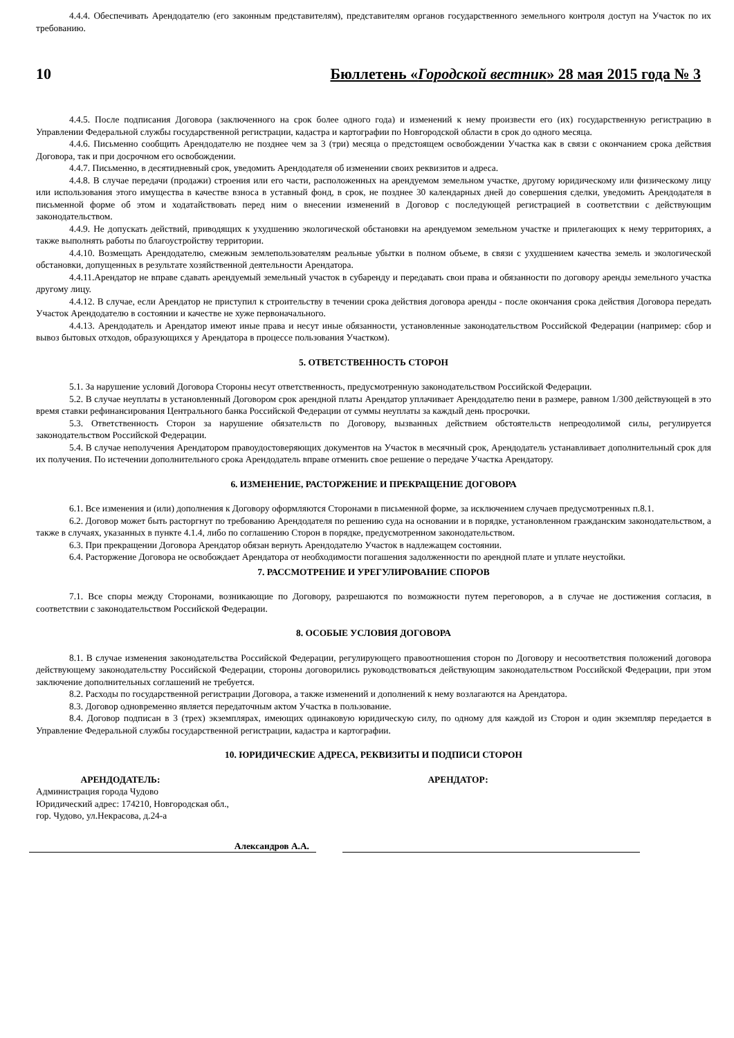4.4.4. Обеспечивать Арендодателю (его законным представителям), представителям органов государственного земельного контроля доступ на Участок по их требованию.
10 Бюллетень «Городской вестник» 28 мая 2015 года № 3
4.4.5. После подписания Договора (заключенного на срок более одного года) и изменений к нему произвести его (их) государственную регистрацию в Управлении Федеральной службы государственной регистрации, кадастра и картографии по Новгородской области в срок до одного месяца.
4.4.6. Письменно сообщить Арендодателю не позднее чем за 3 (три) месяца о предстоящем освобождении Участка как в связи с окончанием срока действия Договора, так и при досрочном его освобождении.
4.4.7. Письменно, в десятидневный срок, уведомить Арендодателя об изменении своих реквизитов и адреса.
4.4.8. В случае передачи (продажи) строения или его части, расположенных на арендуемом земельном участке, другому юридическому или физическому лицу или использования этого имущества в качестве взноса в уставный фонд, в срок, не позднее 30 календарных дней до совершения сделки, уведомить Арендодателя в письменной форме об этом и ходатайствовать перед ним о внесении изменений в Договор с последующей регистрацией в соответствии с действующим законодательством.
4.4.9. Не допускать действий, приводящих к ухудшению экологической обстановки на арендуемом земельном участке и прилегающих к нему территориях, а также выполнять работы по благоустройству территории.
4.4.10. Возмещать Арендодателю, смежным землепользователям реальные убытки в полном объеме, в связи с ухудшением качества земель и экологической обстановки, допущенных в результате хозяйственной деятельности Арендатора.
4.4.11.Арендатор не вправе сдавать арендуемый земельный участок в субаренду и передавать свои права и обязанности по договору аренды земельного участка другому лицу.
4.4.12. В случае, если Арендатор не приступил к строительству в течении срока действия договора аренды - после окончания срока действия Договора передать Участок Арендодателю в состоянии и качестве не хуже первоначального.
4.4.13. Арендодатель и Арендатор имеют иные права и несут иные обязанности, установленные законодательством Российской Федерации (например: сбор и вывоз бытовых отходов, образующихся у Арендатора в процессе пользования Участком).
5. ОТВЕТСТВЕННОСТЬ СТОРОН
5.1. За нарушение условий Договора Стороны несут ответственность, предусмотренную законодательством Российской Федерации.
5.2. В случае неуплаты в установленный Договором срок арендной платы Арендатор уплачивает Арендодателю пени в размере, равном 1/300 действующей в это время ставки рефинансирования Центрального банка Российской Федерации от суммы неуплаты за каждый день просрочки.
5.3. Ответственность Сторон за нарушение обязательств по Договору, вызванных действием обстоятельств непреодолимой силы, регулируется законодательством Российской Федерации.
5.4. В случае неполучения Арендатором правоудостоверяющих документов на Участок в месячный срок, Арендодатель устанавливает дополнительный срок для их получения. По истечении дополнительного срока Арендодатель вправе отменить свое решение о передаче Участка Арендатору.
6. ИЗМЕНЕНИЕ, РАСТОРЖЕНИЕ И ПРЕКРАЩЕНИЕ ДОГОВОРА
6.1. Все изменения и (или) дополнения к Договору оформляются Сторонами в письменной форме, за исключением случаев предусмотренных п.8.1.
6.2. Договор может быть расторгнут по требованию Арендодателя по решению суда на основании и в порядке, установленном гражданским законодательством, а также в случаях, указанных в пункте 4.1.4, либо по соглашению Сторон в порядке, предусмотренном законодательством.
6.3. При прекращении Договора Арендатор обязан вернуть Арендодателю Участок в надлежащем состоянии.
6.4. Расторжение Договора не освобождает Арендатора от необходимости погашения задолженности по арендной плате и уплате неустойки.
7. РАССМОТРЕНИЕ И УРЕГУЛИРОВАНИЕ СПОРОВ
7.1. Все споры между Сторонами, возникающие по Договору, разрешаются по возможности путем переговоров, а в случае не достижения согласия, в соответствии с законодательством Российской Федерации.
8. ОСОБЫЕ УСЛОВИЯ ДОГОВОРА
8.1. В случае изменения законодательства Российской Федерации, регулирующего правоотношения сторон по Договору и несоответствия положений договора действующему законодательству Российской Федерации, стороны договорились руководствоваться действующим законодательством Российской Федерации, при этом заключение дополнительных соглашений не требуется.
8.2. Расходы по государственной регистрации Договора, а также изменений и дополнений к нему возлагаются на Арендатора.
8.3. Договор одновременно является передаточным актом Участка в пользование.
8.4. Договор подписан в 3 (трех) экземплярах, имеющих одинаковую юридическую силу, по одному для каждой из Сторон и один экземпляр передается в Управление Федеральной службы государственной регистрации, кадастра и картографии.
10. ЮРИДИЧЕСКИЕ АДРЕСА, РЕКВИЗИТЫ И ПОДПИСИ СТОРОН
АРЕНДОДАТЕЛЬ:
Администрация города Чудово
Юридический адрес: 174210, Новгородская обл.,
гор. Чудово, ул.Некрасова, д.24-а
АРЕНДАТОР:
Александров А.А.